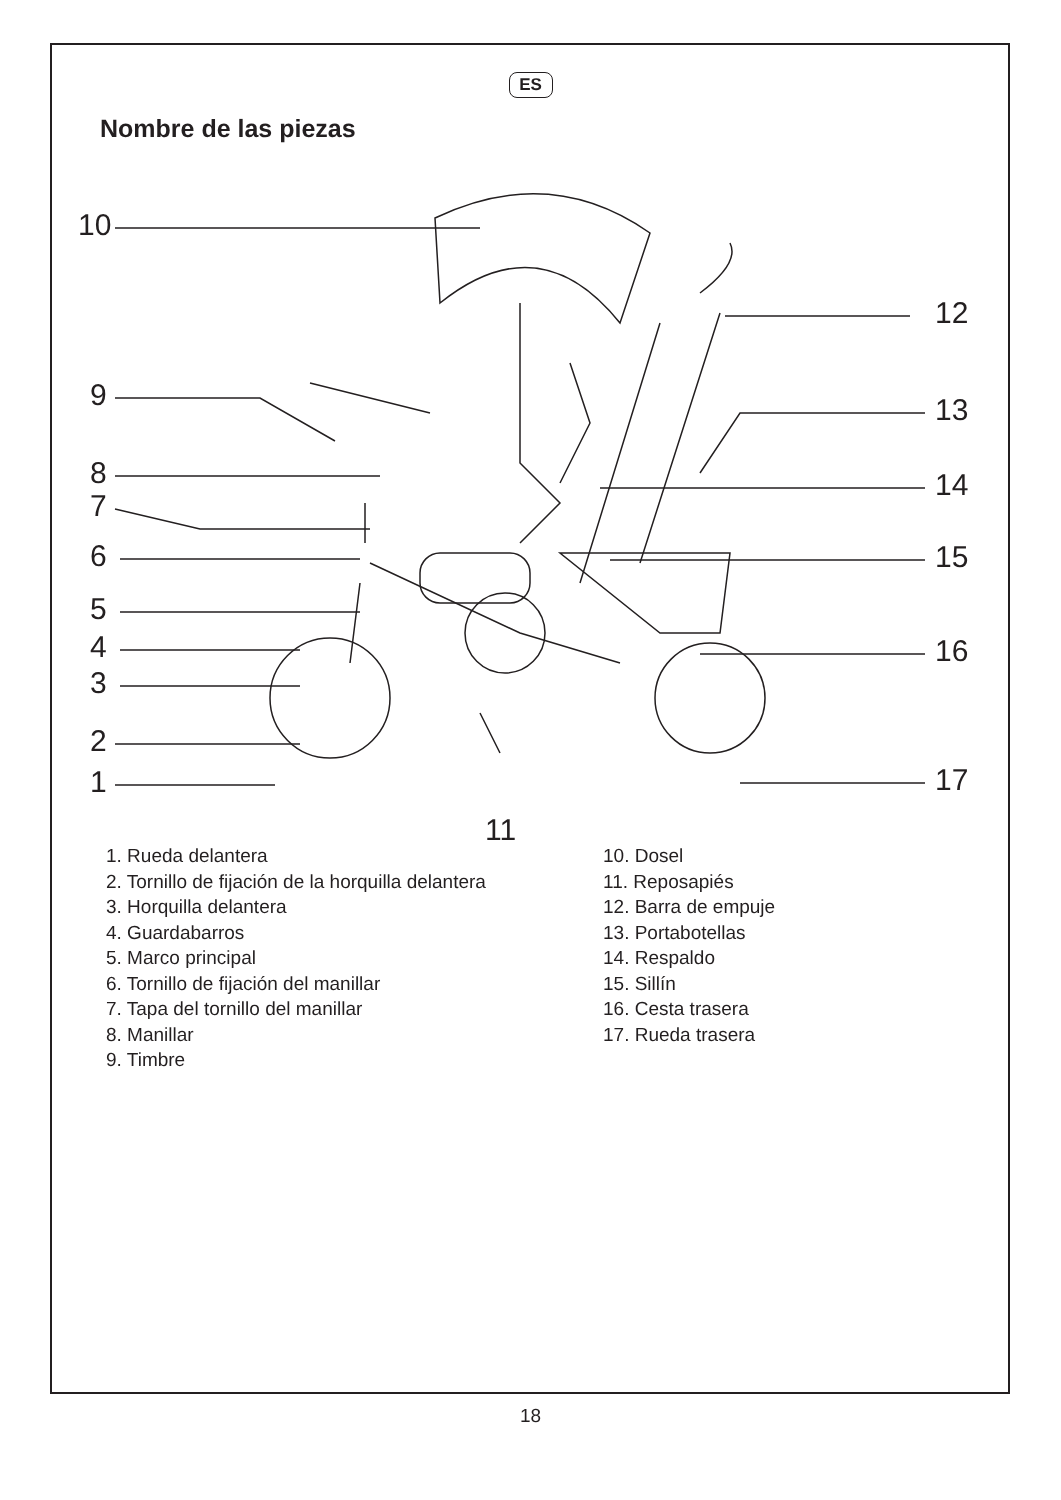ES
Nombre de las piezas
10
9
8
7
6
5
4
3
2
1
11
12
13
14
15
16
17
1. Rueda delantera
2. Tornillo de fijación de la horquilla delantera
3. Horquilla delantera
4. Guardabarros
5. Marco principal
6. Tornillo de fijación del manillar
7. Tapa del tornillo del manillar
8. Manillar
9. Timbre
10. Dosel
11. Reposapiés
12. Barra de empuje
13. Portabotellas
14. Respaldo
15. Sillín
16. Cesta trasera
17. Rueda trasera
18